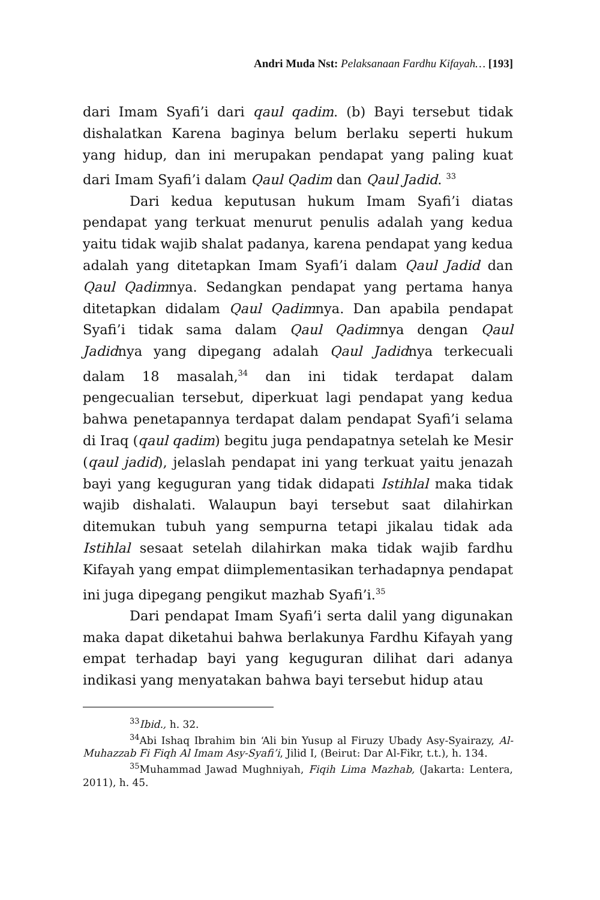Andri Muda Nst: Pelaksanaan Fardhu Kifayah… [193]
dari Imam Syafi’i dari qaul qadim. (b) Bayi tersebut tidak dishalatkan Karena baginya belum berlaku seperti hukum yang hidup, dan ini merupakan pendapat yang paling kuat dari Imam Syafi’i dalam Qaul Qadim dan Qaul Jadid. <sup>33</sup>
Dari kedua keputusan hukum Imam Syafi’i diatas pendapat yang terkuat menurut penulis adalah yang kedua yaitu tidak wajib shalat padanya, karena pendapat yang kedua adalah yang ditetapkan Imam Syafi’i dalam Qaul Jadid dan Qaul Qadimnya. Sedangkan pendapat yang pertama hanya ditetapkan didalam Qaul Qadimnya. Dan apabila pendapat Syafi’i tidak sama dalam Qaul Qadimnya dengan Qaul Jadidnya yang dipegang adalah Qaul Jadidnya terkecuali dalam 18 masalah,<sup>34</sup> dan ini tidak terdapat dalam pengecualian tersebut, diperkuat lagi pendapat yang kedua bahwa penetapannya terdapat dalam pendapat Syafi’i selama di Iraq (qaul qadim) begitu juga pendapatnya setelah ke Mesir (qaul jadid), jelaslah pendapat ini yang terkuat yaitu jenazah bayi yang keguguran yang tidak didapati Istihlal maka tidak wajib dishalati. Walaupun bayi tersebut saat dilahirkan ditemukan tubuh yang sempurna tetapi jikalau tidak ada Istihlal sesaat setelah dilahirkan maka tidak wajib fardhu Kifayah yang empat diimplementasikan terhadapnya pendapat ini juga dipegang pengikut mazhab Syafi’i.<sup>35</sup>
Dari pendapat Imam Syafi’i serta dalil yang digunakan maka dapat diketahui bahwa berlakunya Fardhu Kifayah yang empat terhadap bayi yang keguguran dilihat dari adanya indikasi yang menyatakan bahwa bayi tersebut hidup atau
<sup>33</sup> Ibid., h. 32.
<sup>34</sup> Abi Ishaq Ibrahim bin ‘Ali bin Yusup al Firuzy Ubady Asy-Syairazy, Al-Muhazzab Fi Fiqh Al Imam Asy-Syafi’i, Jilid I, (Beirut: Dar Al-Fikr, t.t.), h. 134.
<sup>35</sup> Muhammad Jawad Mughniyah, Fiqih Lima Mazhab, (Jakarta: Lentera, 2011), h. 45.